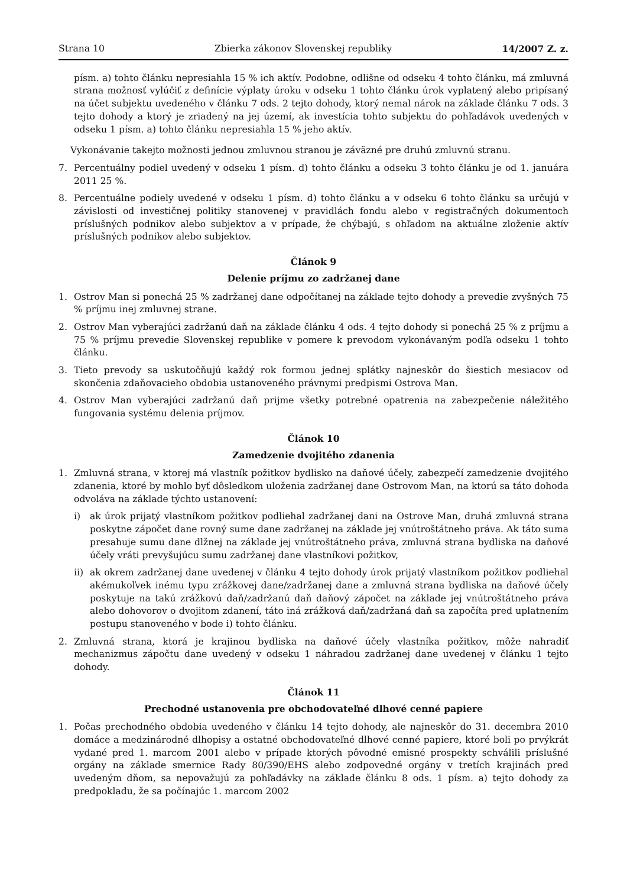Strana 10 Zbierka zákonov Slovenskej republiky 14/2007 Z. z.
písm. a) tohto článku nepresiahla 15 % ich aktív. Podobne, odlišne od odseku 4 tohto článku, má zmluvná strana možnosť vylúčiť z definície výplaty úroku v odseku 1 tohto článku úrok vyplatený alebo pripísaný na účet subjektu uvedeného v článku 7 ods. 2 tejto dohody, ktorý nemal nárok na základe článku 7 ods. 3 tejto dohody a ktorý je zriadený na jej území, ak investícia tohto subjektu do pohľadávok uvedených v odseku 1 písm. a) tohto článku nepresiahla 15 % jeho aktív.
Vykonávanie takejto možnosti jednou zmluvnou stranou je záväzné pre druhú zmluvnú stranu.
7. Percentuálny podiel uvedený v odseku 1 písm. d) tohto článku a odseku 3 tohto článku je od 1. januára 2011 25 %.
8. Percentuálne podiely uvedené v odseku 1 písm. d) tohto článku a v odseku 6 tohto článku sa určujú v závislosti od investičnej politiky stanovenej v pravidlách fondu alebo v registračných dokumentoch príslušných podnikov alebo subjektov a v prípade, že chýbajú, s ohľadom na aktuálne zloženie aktív príslušných podnikov alebo subjektov.
Článok 9
Delenie príjmu zo zadržanej dane
1. Ostrov Man si ponechá 25 % zadržanej dane odpočítanej na základe tejto dohody a prevedie zvyšných 75 % príjmu inej zmluvnej strane.
2. Ostrov Man vyberajúci zadržanú daň na základe článku 4 ods. 4 tejto dohody si ponechá 25 % z príjmu a 75 % príjmu prevedie Slovenskej republike v pomere k prevodom vykonávaným podľa odseku 1 tohto článku.
3. Tieto prevody sa uskutočňujú každý rok formou jednej splátky najneskôr do šiestich mesiacov od skončenia zdaňovacieho obdobia ustanoveného právnymi predpismi Ostrova Man.
4. Ostrov Man vyberajúci zadržanú daň prijme všetky potrebné opatrenia na zabezpečenie náležitého fungovania systému delenia príjmov.
Článok 10
Zamedzenie dvojitého zdanenia
1. Zmluvná strana, v ktorej má vlastník požitkov bydlisko na daňové účely, zabezpečí zamedzenie dvojitého zdanenia, ktoré by mohlo byť dôsledkom uloženia zadržanej dane Ostrovom Man, na ktorú sa táto dohoda odvoláva na základe týchto ustanovení:
i) ak úrok prijatý vlastníkom požitkov podliehal zadržanej dani na Ostrove Man, druhá zmluvná strana poskytne zápočet dane rovný sume dane zadržanej na základe jej vnútroštátneho práva. Ak táto suma presahuje sumu dane dlžnej na základe jej vnútroštátneho práva, zmluvná strana bydliska na daňové účely vráti prevyšujúcu sumu zadržanej dane vlastníkovi požitkov,
ii) ak okrem zadržanej dane uvedenej v článku 4 tejto dohody úrok prijatý vlastníkom požitkov podliehal akémukoľvek inému typu zrážkovej dane/zadržanej dane a zmluvná strana bydliska na daňové účely poskytuje na takú zrážkovú daň/zadržanú daň daňový zápočet na základe jej vnútroštátneho práva alebo dohovorov o dvojitom zdanení, táto iná zrážková daň/zadržaná daň sa započíta pred uplatnením postupu stanoveného v bode i) tohto článku.
2. Zmluvná strana, ktorá je krajinou bydliska na daňové účely vlastníka požitkov, môže nahradiť mechanizmus zápočtu dane uvedený v odseku 1 náhradou zadržanej dane uvedenej v článku 1 tejto dohody.
Článok 11
Prechodné ustanovenia pre obchodovateľné dlhové cenné papiere
1. Počas prechodného obdobia uvedeného v článku 14 tejto dohody, ale najneskôr do 31. decembra 2010 domáce a medzinárodné dlhopisy a ostatné obchodovateľné dlhové cenné papiere, ktoré boli po prvýkrát vydané pred 1. marcom 2001 alebo v prípade ktorých pôvodné emisné prospekty schválili príslušné orgány na základe smernice Rady 80/390/EHS alebo zodpovedné orgány v tretích krajinách pred uvedeným dňom, sa nepovažujú za pohľadávky na základe článku 8 ods. 1 písm. a) tejto dohody za predpokladu, že sa počínajúc 1. marcom 2002